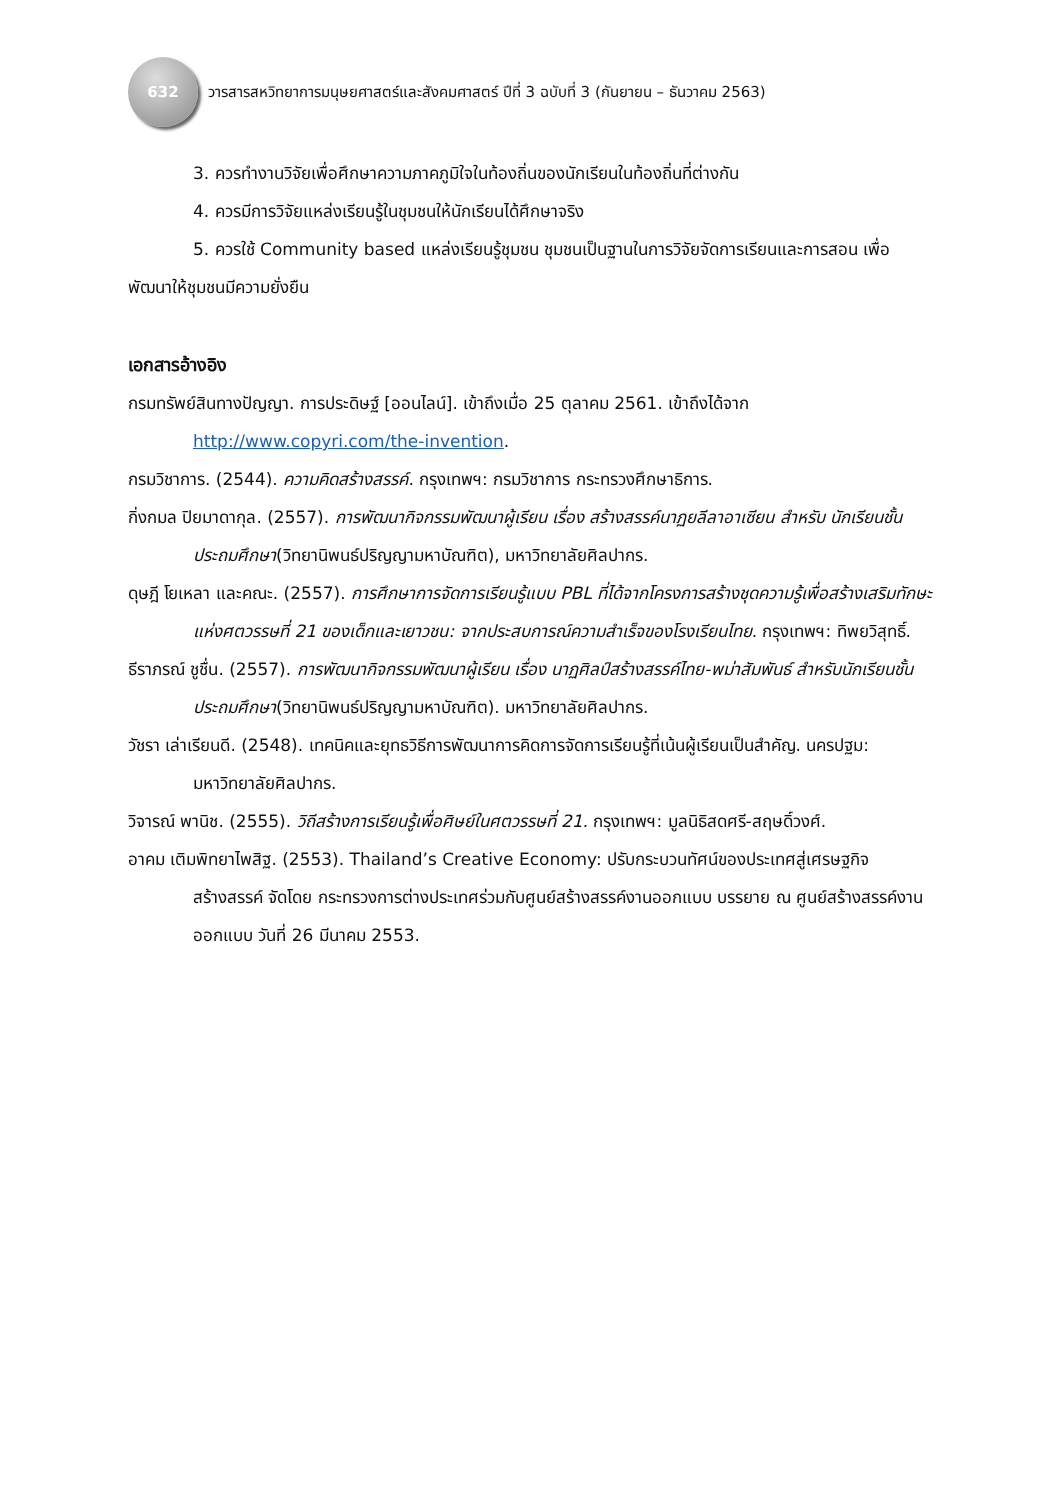632
วารสารสหวิทยาการมนุษยศาสตร์และสังคมศาสตร์ ปีที่ 3 ฉบับที่ 3 (กันยายน – ธันวาคม 2563)
3. ควรทำงานวิจัยเพื่อศึกษาความภาคภูมิใจในท้องถิ่นของนักเรียนในท้องถิ่นที่ต่างกัน
4. ควรมีการวิจัยแหล่งเรียนรู้ในชุมชนให้นักเรียนได้ศึกษาจริง
5. ควรใช้ Community based แหล่งเรียนรู้ชุมชน ชุมชนเป็นฐานในการวิจัยจัดการเรียนและการสอน เพื่อพัฒนาให้ชุมชนมีความยั่งยืน
เอกสารอ้างอิง
กรมทรัพย์สินทางปัญญา. การประดิษฐ์ [ออนไลน์]. เข้าถึงเมื่อ 25 ตุลาคม 2561. เข้าถึงได้จาก http://www.copyri.com/the-invention.
กรมวิชาการ. (2544). ความคิดสร้างสรรค์. กรุงเทพฯ: กรมวิชาการ กระทรวงศึกษาธิการ.
กิ่งกมล ปิยมาดากุล. (2557). การพัฒนากิจกรรมพัฒนาผู้เรียน เรื่อง สร้างสรรค์นาฏยลีลาอาเซียน สำหรับ นักเรียนชั้นประถมศึกษา(วิทยานิพนธ์ปริญญามหาบัณฑิต), มหาวิทยาลัยศิลปากร.
ดุษฎี โยเหลา และคณะ. (2557). การศึกษาการจัดการเรียนรู้แบบ PBL ที่ได้จากโครงการสร้างชุดความรู้เพื่อสร้างเสริมทักษะแห่งศตวรรษที่ 21 ของเด็กและเยาวชน: จากประสบการณ์ความสำเร็จของโรงเรียนไทย. กรุงเทพฯ: ทิพยวิสุทธิ์.
ธีราภรณ์ ชูชื่น. (2557). การพัฒนากิจกรรมพัฒนาผู้เรียน เรื่อง นาฏศิลป์สร้างสรรค์ไทย-พม่าสัมพันธ์ สำหรับนักเรียนชั้นประถมศึกษา(วิทยานิพนธ์ปริญญามหาบัณฑิต). มหาวิทยาลัยศิลปากร.
วัชรา เล่าเรียนดี. (2548). เทคนิคและยุทธวิธีการพัฒนาการคิดการจัดการเรียนรู้ที่เน้นผู้เรียนเป็นสำคัญ. นครปฐม: มหาวิทยาลัยศิลปากร.
วิจารณ์ พานิช. (2555). วิถีสร้างการเรียนรู้เพื่อศิษย์ในศตวรรษที่ 21. กรุงเทพฯ: มูลนิธิสดศรี-สฤษดิ์วงศ์.
อาคม เติมพิทยาไพสิฐ. (2553). Thailand’s Creative Economy: ปรับกระบวนทัศน์ของประเทศสู่เศรษฐกิจสร้างสรรค์ จัดโดย กระทรวงการต่างประเทศร่วมกับศูนย์สร้างสรรค์งานออกแบบ บรรยาย ณ ศูนย์สร้างสรรค์งานออกแบบ วันที่ 26 มีนาคม 2553.